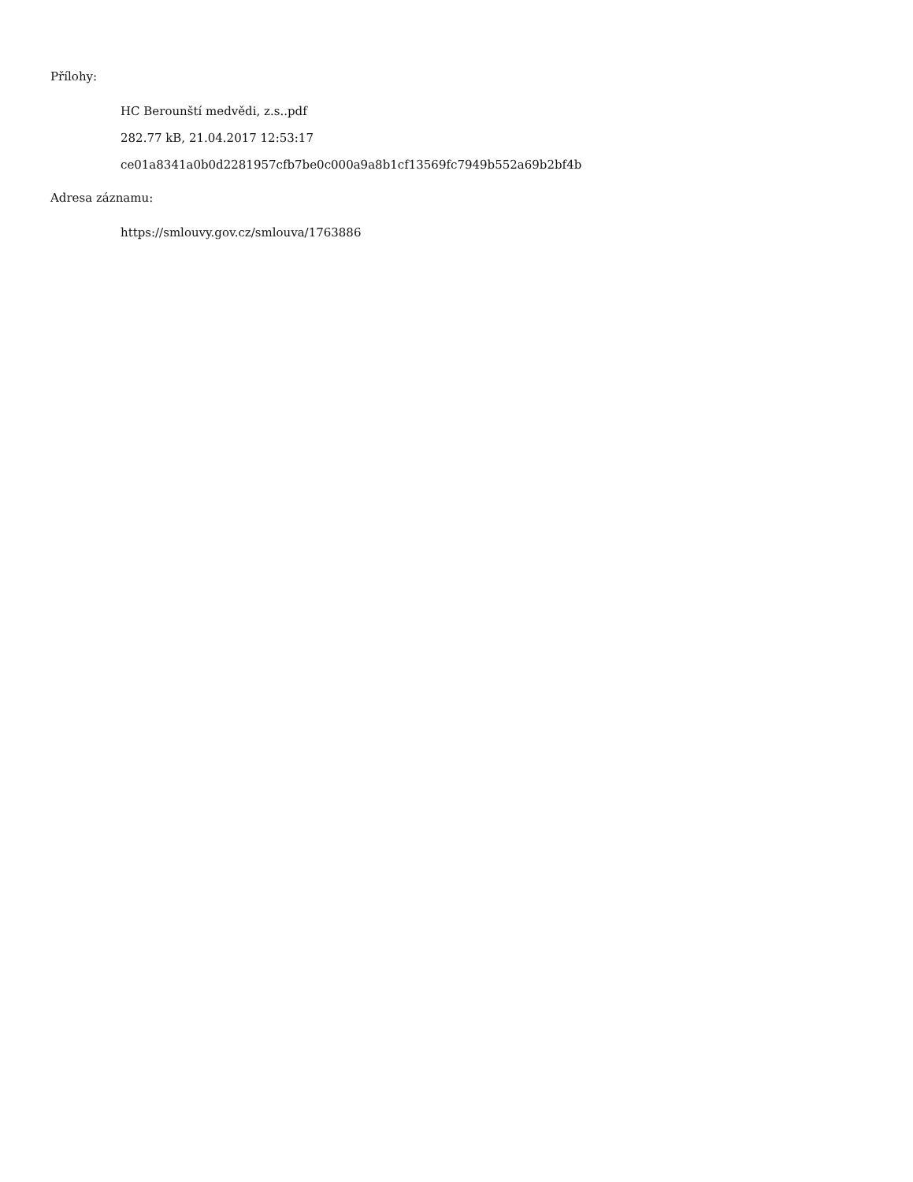Přílohy:
HC Berounští medvědi, z.s..pdf
282.77 kB, 21.04.2017 12:53:17
ce01a8341a0b0d2281957cfb7be0c000a9a8b1cf13569fc7949b552a69b2bf4b
Adresa záznamu:
https://smlouvy.gov.cz/smlouva/1763886